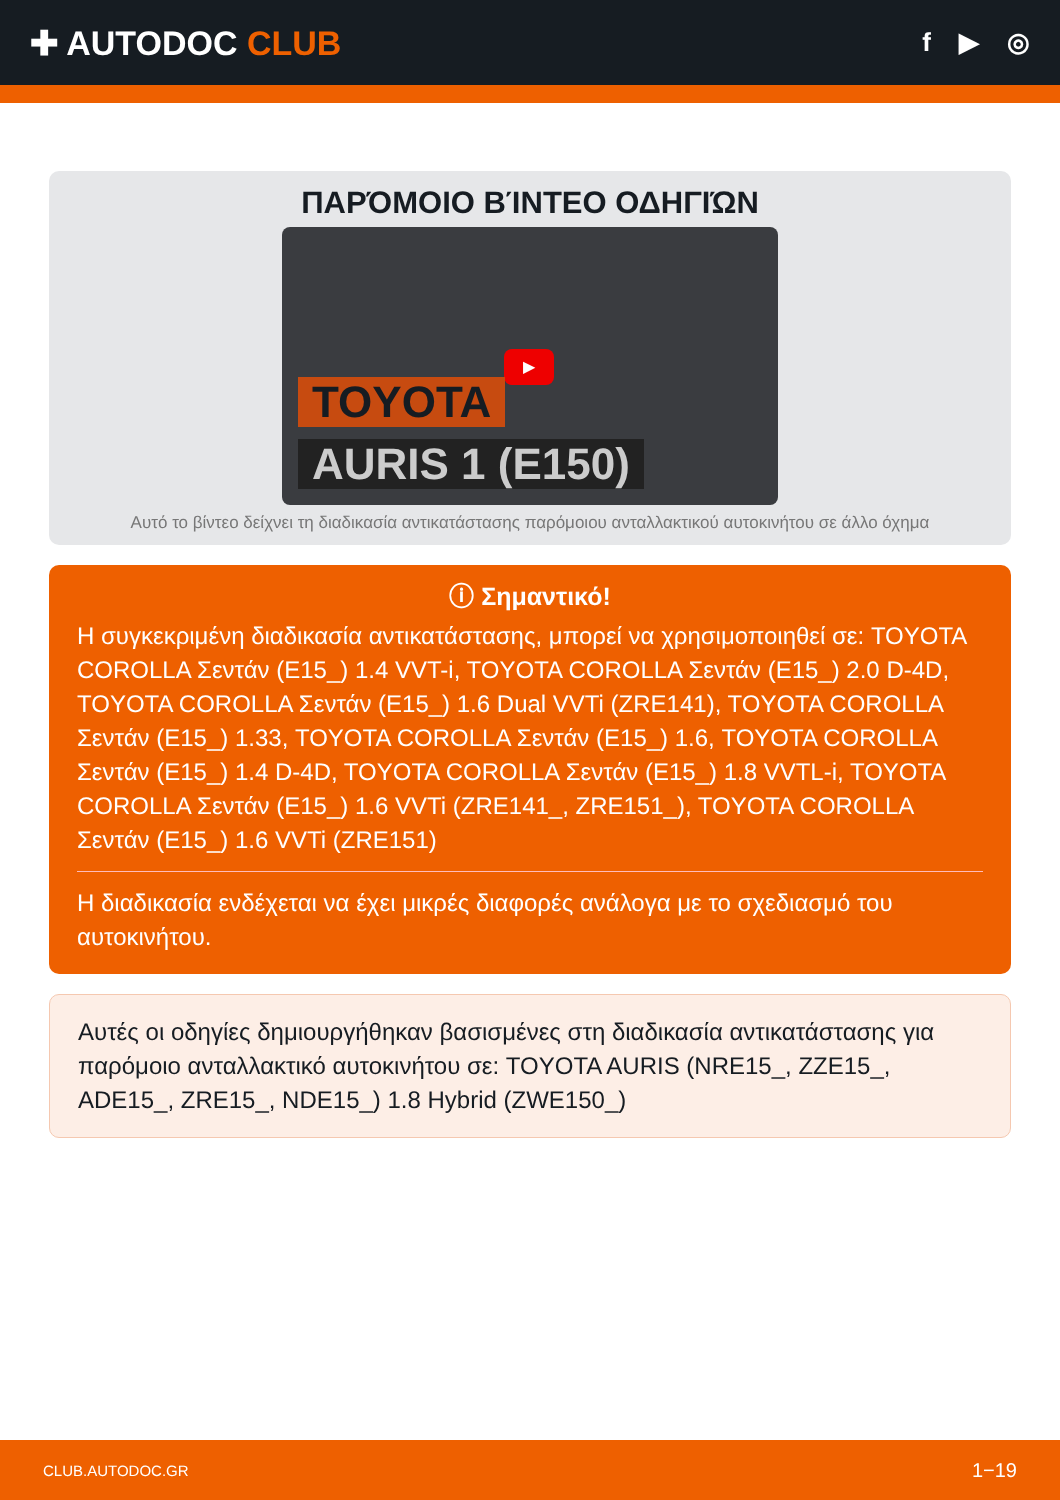✚ AUTODOC CLUB
f ▶ ◎
ΠΑΡΌΜΟΙΟ ΒΊΝΤΕΟ ΟΔΗΓΙΏΝ
▶
TOYOTA
AURIS 1 (E150)
Αυτό το βίντεο δείχνει τη διαδικασία αντικατάστασης παρόμοιου ανταλλακτικού αυτοκινήτου σε άλλο όχημα
ⓘ Σημαντικό!
Η συγκεκριμένη διαδικασία αντικατάστασης, μπορεί να χρησιμοποιηθεί σε: TOYOTA COROLLA Σεντάν (E15_) 1.4 VVT-i, TOYOTA COROLLA Σεντάν (E15_) 2.0 D-4D, TOYOTA COROLLA Σεντάν (E15_) 1.6 Dual VVTi (ZRE141), TOYOTA COROLLA Σεντάν (E15_) 1.33, TOYOTA COROLLA Σεντάν (E15_) 1.6, TOYOTA COROLLA Σεντάν (E15_) 1.4 D-4D, TOYOTA COROLLA Σεντάν (E15_) 1.8 VVTL-i, TOYOTA COROLLA Σεντάν (E15_) 1.6 VVTi (ZRE141_, ZRE151_), TOYOTA COROLLA Σεντάν (E15_) 1.6 VVTi (ZRE151)
Η διαδικασία ενδέχεται να έχει μικρές διαφορές ανάλογα με το σχεδιασμό του αυτοκινήτου.
Αυτές οι οδηγίες δημιουργήθηκαν βασισμένες στη διαδικασία αντικατάστασης για παρόμοιο ανταλλακτικό αυτοκινήτου σε: TOYOTA AURIS (NRE15_, ZZE15_, ADE15_, ZRE15_, NDE15_) 1.8 Hybrid (ZWE150_)
CLUB.AUTODOC.GR 1−19